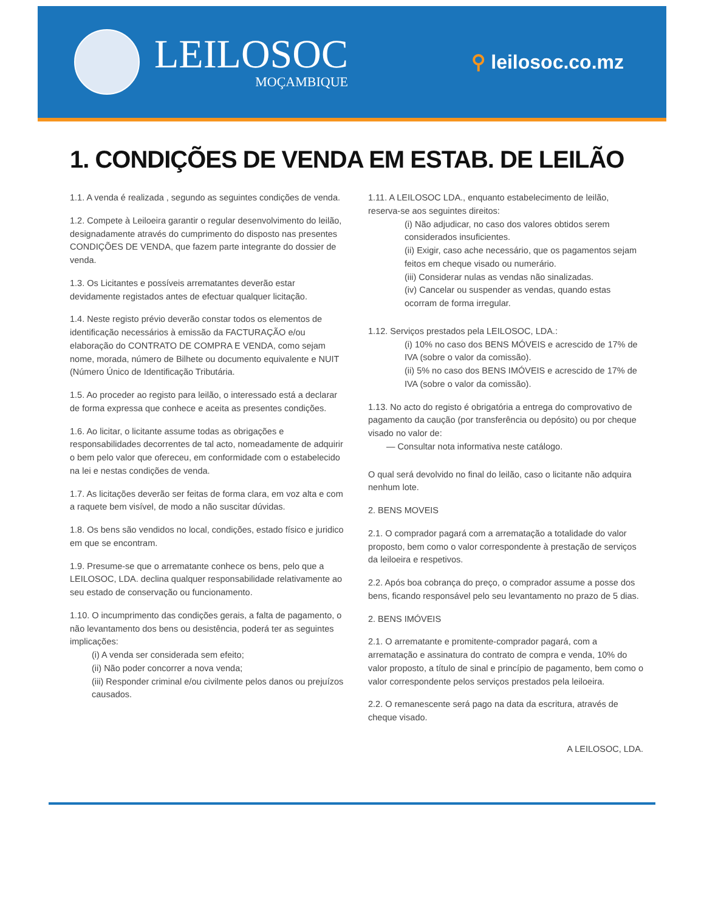LEILOSOC
MOÇAMBIQUE
⚲ leilosoc.co.mz
1. CONDIÇÕES DE VENDA EM ESTAB. DE LEILÃO
1.1. A venda é realizada , segundo as seguintes condições de venda.
1.2. Compete à Leiloeira garantir o regular desenvolvimento do leilão, designadamente através do cumprimento do disposto nas presentes CONDIÇÕES DE VENDA, que fazem parte integrante do dossier de venda.
1.3. Os Licitantes e possíveis arrematantes deverão estar devidamente registados antes de efectuar qualquer licitação.
1.4. Neste registo prévio deverão constar todos os elementos de identificação necessários à emissão da FACTURAÇÃO e/ou elaboração do CONTRATO DE COMPRA E VENDA, como sejam nome, morada, número de Bilhete ou documento equivalente e NUIT (Número Único de Identificação Tributária.
1.5. Ao proceder ao registo para leilão, o interessado está a declarar de forma expressa que conhece e aceita as presentes condições.
1.6. Ao licitar, o licitante assume todas as obrigações e responsabilidades decorrentes de tal acto, nomeadamente de adquirir o bem pelo valor que ofereceu, em conformidade com o estabelecido na lei e nestas condições de venda.
1.7. As licitações deverão ser feitas de forma clara, em voz alta e com a raquete bem visível, de modo a não suscitar dúvidas.
1.8. Os bens são vendidos no local, condições, estado físico e juridico em que se encontram.
1.9. Presume-se que o arrematante conhece os bens, pelo que a LEILOSOC, LDA. declina qualquer responsabilidade relativamente ao seu estado de conservação ou funcionamento.
1.10. O incumprimento das condições gerais, a falta de pagamento, o não levantamento dos bens ou desistência, poderá ter as seguintes implicações:
(i) A venda ser considerada sem efeito;
(ii) Não poder concorrer a nova venda;
(iii) Responder criminal e/ou civilmente pelos danos ou prejuízos causados.
1.11. A LEILOSOC LDA., enquanto estabelecimento de leilão, reserva-se aos seguintes direitos:
(i) Não adjudicar, no caso dos valores obtidos serem considerados insuficientes.
(ii) Exigir, caso ache necessário, que os pagamentos sejam feitos em cheque visado ou numerário.
(iii) Considerar nulas as vendas não sinalizadas.
(iv) Cancelar ou suspender as vendas, quando estas ocorram de forma irregular.
1.12. Serviços prestados pela LEILOSOC, LDA.:
(i) 10% no caso dos BENS MÓVEIS e acrescido de 17% de IVA (sobre o valor da comissão).
(ii) 5% no caso dos BENS IMÓVEIS e acrescido de 17% de IVA (sobre o valor da comissão).
1.13. No acto do registo é obrigatória a entrega do comprovativo de pagamento da caução (por transferência ou depósito) ou por cheque visado no valor de:
— Consultar nota informativa neste catálogo.
O qual será devolvido no final do leilão, caso o licitante não adquira nenhum lote.
2. BENS MOVEIS
2.1. O comprador pagará com a arrematação a totalidade do valor proposto, bem como o valor correspondente à prestação de serviços da leiloeira e respetivos.
2.2. Após boa cobrança do preço, o comprador assume a posse dos bens, ficando responsável pelo seu levantamento no prazo de 5 dias.
2. BENS IMÓVEIS
2.1. O arrematante e promitente-comprador pagará, com a arrematação e assinatura do contrato de compra e venda, 10% do valor proposto, a título de sinal e princípio de pagamento, bem como o valor correspondente pelos serviços prestados pela leiloeira.
2.2. O remanescente será pago na data da escritura, através de cheque visado.
A LEILOSOC, LDA.